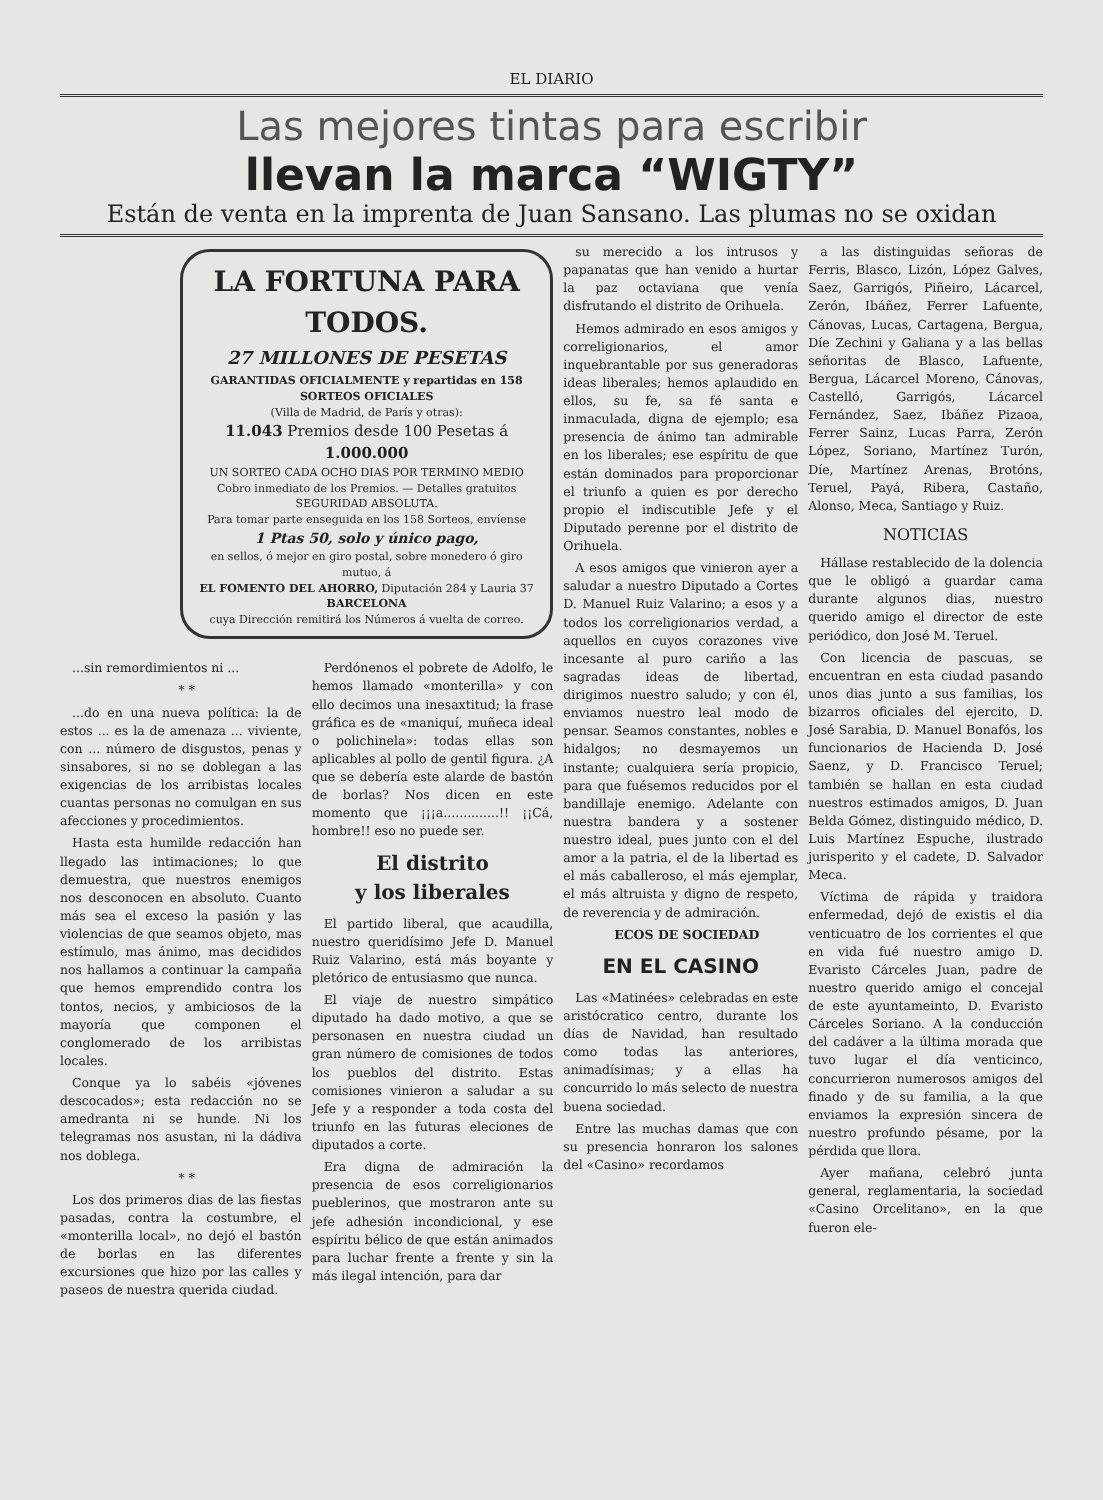EL DIARIO
Las mejores tintas para escribir
llevan la marca “WIGTY”
Están de venta en la imprenta de Juan Sansano. Las plumas no se oxidan
LA FORTUNA PARA TODOS.
27 MILLONES DE PESETAS
GARANTIDAS OFICIALMENTE y repartidas en 158 SORTEOS OFICIALES
(Villa de Madrid, de París y otras):
11.043 Premios desde 100 Pesetas á 1.000.000
UN SORTEO CADA OCHO DIAS POR TERMINO MEDIO
Cobro inmediato de los Premios. — Detalles gratuitos
SEGURIDAD ABSOLUTA.
Para tomar parte enseguida en los 158 Sorteos, envíense
1 Ptas 50, solo y único pago,
en sellos, ó mejor en giro postal, sobre monedero ó giro mutuo, á
EL FOMENTO DEL AHORRO, Diputación 284 y Lauria 37 BARCELONA
cuya Dirección remitirá los Números á vuelta de correo.
...sin remordimientos ni ...
* *
...do en una nueva política: la de estos ... es la de amenaza ... viviente, con ... número de disgustos, penas y sinsabores, si no se doblegan a las exigencias de los arribistas locales cuantas personas no comulgan en sus afecciones y procedimientos.
Hasta esta humilde redacción han llegado las intimaciones; lo que demuestra, que nuestros enemigos nos desconocen en absoluto. Cuanto más sea el exceso la pasión y las violencias de que seamos objeto, mas estímulo, mas ánimo, mas decididos nos hallamos a continuar la campaña que hemos emprendido contra los tontos, necios, y ambiciosos de la mayoría que componen el conglomerado de los arribistas locales.
Conque ya lo sabéis «jóvenes descocados»; esta redacción no se amedranta ni se hunde. Ni los telegramas nos asustan, ni la dádiva nos doblega.
* *
Los dos primeros dias de las fiestas pasadas, contra la costumbre, el «monterilla local», no dejó el bastón de borlas en las diferentes excursiones que hizo por las calles y paseos de nuestra querida ciudad.
Perdónenos el pobrete de Adolfo, le hemos llamado «monterilla» y con ello decimos una inesaxtitud; la frase gráfica es de «maniquí, muñeca ideal o polichinela»: todas ellas son aplicables al pollo de gentil figura. ¿A que se debería este alarde de bastón de borlas? Nos dicen en este momento que ¡¡¡a..............!! ¡¡Cá, hombre!! eso no puede ser.
El distrito
y los liberales
El partido liberal, que acaudilla, nuestro queridísimo Jefe D. Manuel Ruiz Valarino, está más boyante y pletórico de entusiasmo que nunca.
El viaje de nuestro simpático diputado ha dado motivo, a que se personasen en nuestra ciudad un gran número de comisiones de todos los pueblos del distrito. Estas comisiones vinieron a saludar a su Jefe y a responder a toda costa del triunfo en las futuras eleciones de diputados a corte.
Era digna de admiración la presencia de esos correligionarios pueblerinos, que mostraron ante su jefe adhesión incondicional, y ese espíritu bélico de que están animados para luchar frente a frente y sin la más ilegal intención, para dar
su merecido a los intrusos y papanatas que han venido a hurtar la paz octaviana que venía disfrutando el distrito de Orihuela.
Hemos admirado en esos amigos y correligionarios, el amor inquebrantable por sus generadoras ideas liberales; hemos aplaudido en ellos, su fe, sa fé santa e inmaculada, digna de ejemplo; esa presencia de ánimo tan admirable en los liberales; ese espíritu de que están dominados para proporcionar el triunfo a quien es por derecho propio el indiscutible Jefe y el Diputado perenne por el distrito de Orihuela.
A esos amigos que vinieron ayer a saludar a nuestro Diputado a Cortes D. Manuel Ruiz Valarino; a esos y a todos los correligionarios verdad, a aquellos en cuyos corazones vive incesante al puro cariño a las sagradas ideas de libertad, dirigimos nuestro saludo; y con él, enviamos nuestro leal modo de pensar. Seamos constantes, nobles e hidalgos; no desmayemos un instante; cualquiera sería propicio, para que fuésemos reducidos por el bandillaje enemigo. Adelante con nuestra bandera y a sostener nuestro ideal, pues junto con el del amor a la patria, el de la libertad es el más caballeroso, el más ejemplar, el más altruista y digno de respeto, de reverencia y de admiración.
ECOS DE SOCIEDAD
EN EL CASINO
Las «Matinées» celebradas en este aristócratico centro, durante los días de Navidad, han resultado como todas las anteriores, animadísimas; y a ellas ha concurrido lo más selecto de nuestra buena sociedad.
Entre las muchas damas que con su presencia honraron los salones del «Casino» recordamos
a las distinguidas señoras de Ferris, Blasco, Lizón, López Galves, Saez, Garrigós, Piñeiro, Lácarcel, Zerón, Ibáñez, Ferrer Lafuente, Cánovas, Lucas, Cartagena, Bergua, Díe Zechini y Galiana y a las bellas señoritas de Blasco, Lafuente, Bergua, Lácarcel Moreno, Cánovas, Castelló, Garrigós, Lácarcel Fernández, Saez, Ibáñez Pizaoa, Ferrer Sainz, Lucas Parra, Zerón López, Soriano, Martínez Turón, Díe, Martínez Arenas, Brotóns, Teruel, Payá, Ribera, Castaño, Alonso, Meca, Santiago y Ruiz.
NOTICIAS
Hállase restablecido de la dolencia que le obligó a guardar cama durante algunos dias, nuestro querido amigo el director de este periódico, don José M. Teruel.
Con licencia de pascuas, se encuentran en esta ciudad pasando unos dias junto a sus familias, los bizarros oficiales del ejercito, D. José Sarabia, D. Manuel Bonafós, los funcionarios de Hacienda D. José Saenz, y D. Francisco Teruel; también se hallan en esta ciudad nuestros estimados amigos, D. Juan Belda Gómez, distinguido médico, D. Luis Martínez Espuche, ilustrado jurisperito y el cadete, D. Salvador Meca.
Víctima de rápida y traidora enfermedad, dejó de existis el dia venticuatro de los corrientes el que en vida fué nuestro amigo D. Evaristo Cárceles Juan, padre de nuestro querido amigo el concejal de este ayuntameinto, D. Evaristo Cárceles Soriano. A la conducción del cadáver a la última morada que tuvo lugar el día venticinco, concurrieron numerosos amigos del finado y de su familia, a la que enviamos la expresión sincera de nuestro profundo pésame, por la pérdida que llora.
Ayer mañana, celebró junta general, reglamentaria, la sociedad «Casino Orcelitano», en la que fueron ele-